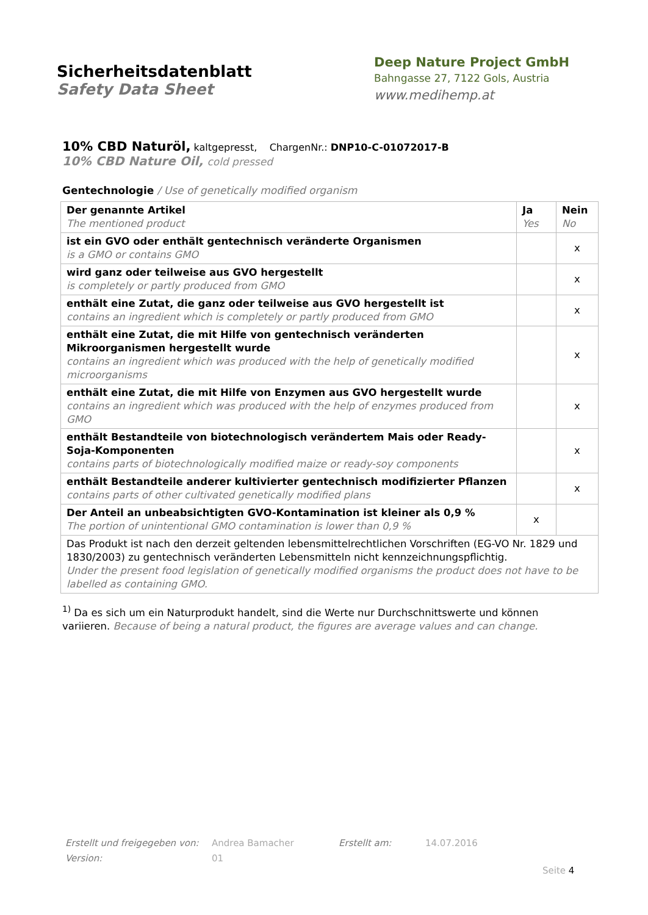Sicherheitsdatenblatt
Safety Data Sheet
Deep Nature Project GmbH
Bahngasse 27, 7122 Gols, Austria
www.medihemp.at
10% CBD Naturöl, kaltgepresst, ChargenNr.: DNP10-C-01072017-B
10% CBD Nature Oil, cold pressed
Gentechnologie / Use of genetically modified organism
| Der genannte Artikel The mentioned product | Ja Yes | Nein No |
| ist ein GVO oder enthält gentechnisch veränderte Organismen is a GMO or contains GMO | | x |
| wird ganz oder teilweise aus GVO hergestellt is completely or partly produced from GMO | | x |
| enthält eine Zutat, die ganz oder teilweise aus GVO hergestellt ist contains an ingredient which is completely or partly produced from GMO | | x |
| enthält eine Zutat, die mit Hilfe von gentechnisch veränderten Mikroorganismen hergestellt wurde contains an ingredient which was produced with the help of genetically modified microorganisms | | x |
| enthält eine Zutat, die mit Hilfe von Enzymen aus GVO hergestellt wurde contains an ingredient which was produced with the help of enzymes produced from GMO | | x |
| enthält Bestandteile von biotechnologisch verändertem Mais oder Ready-Soja-Komponenten contains parts of biotechnologically modified maize or ready-soy components | | x |
| enthält Bestandteile anderer kultivierter gentechnisch modifizierter Pflanzen contains parts of other cultivated genetically modified plans | | x |
| Der Anteil an unbeabsichtigten GVO-Kontamination ist kleiner als 0,9 % The portion of unintentional GMO contamination is lower than 0,9 % | x | |
| Das Produkt ist nach den derzeit geltenden lebensmittelrechtlichen Vorschriften (EG-VO Nr. 1829 und 1830/2003) zu gentechnisch veränderten Lebensmitteln nicht kennzeichnungspflichtig. Under the present food legislation of genetically modified organisms the product does not have to be labelled as containing GMO. | | |
<sup>1)</sup> Da es sich um ein Naturprodukt handelt, sind die Werte nur Durchschnittswerte und können variieren. Because of being a natural product, the figures are average values and can change.
Erstellt und freigegeben von: Andrea Bamacher Erstellt am: 14.07.2016
Version: 01
Seite 4